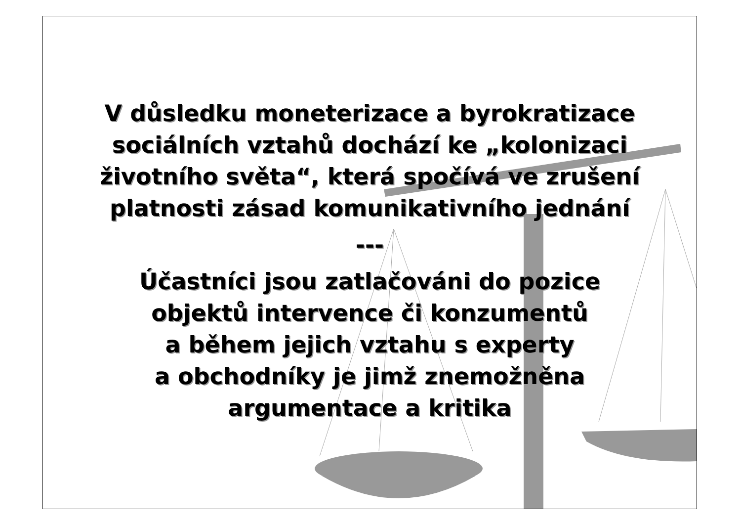V důsledku moneterizace a byrokratizace
sociálních vztahů dochází ke „kolonizaci
životního světa“, která spočívá ve zrušení
platnosti zásad komunikativního jednání
---
Účastníci jsou zatlačováni do pozice
objektů intervence či konzumentů
a během jejich vztahu s experty
a obchodníky je jimž znemožněna
argumentace a kritika